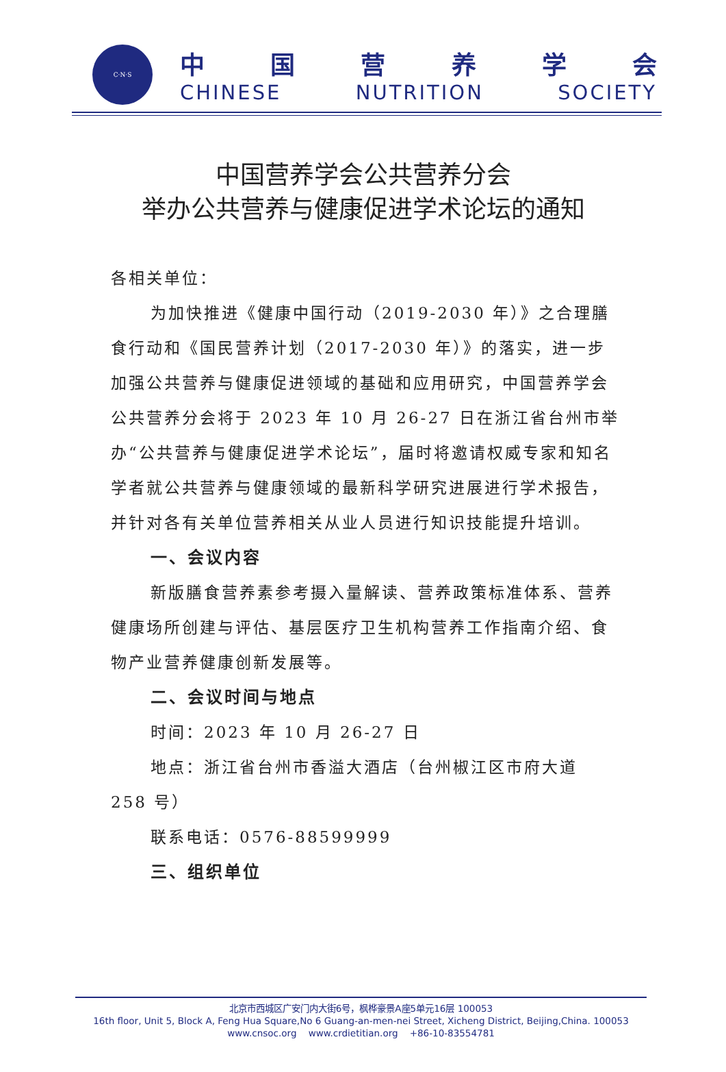C·N·S
中国营养学会
CHINESE NUTRITION SOCIETY
中国营养学会公共营养分会
举办公共营养与健康促进学术论坛的通知
各相关单位：
为加快推进《健康中国行动（2019-2030 年）》之合理膳食行动和《国民营养计划（2017-2030 年）》的落实，进一步加强公共营养与健康促进领域的基础和应用研究，中国营养学会公共营养分会将于 2023 年 10 月 26-27 日在浙江省台州市举办“公共营养与健康促进学术论坛”，届时将邀请权威专家和知名学者就公共营养与健康领域的最新科学研究进展进行学术报告，并针对各有关单位营养相关从业人员进行知识技能提升培训。
一、会议内容
新版膳食营养素参考摄入量解读、营养政策标准体系、营养健康场所创建与评估、基层医疗卫生机构营养工作指南介绍、食物产业营养健康创新发展等。
二、会议时间与地点
时间：2023 年 10 月 26-27 日
地点：浙江省台州市香溢大酒店（台州椒江区市府大道 258 号）
联系电话：0576-88599999
三、组织单位
北京市西城区广安门内大街6号，枫桦豪景A座5单元16层 100053
16th floor, Unit 5, Block A, Feng Hua Square,No 6 Guang-an-men-nei Street, Xicheng District, Beijing,China. 100053
www.cnsoc.org www.crdietitian.org +86-10-83554781